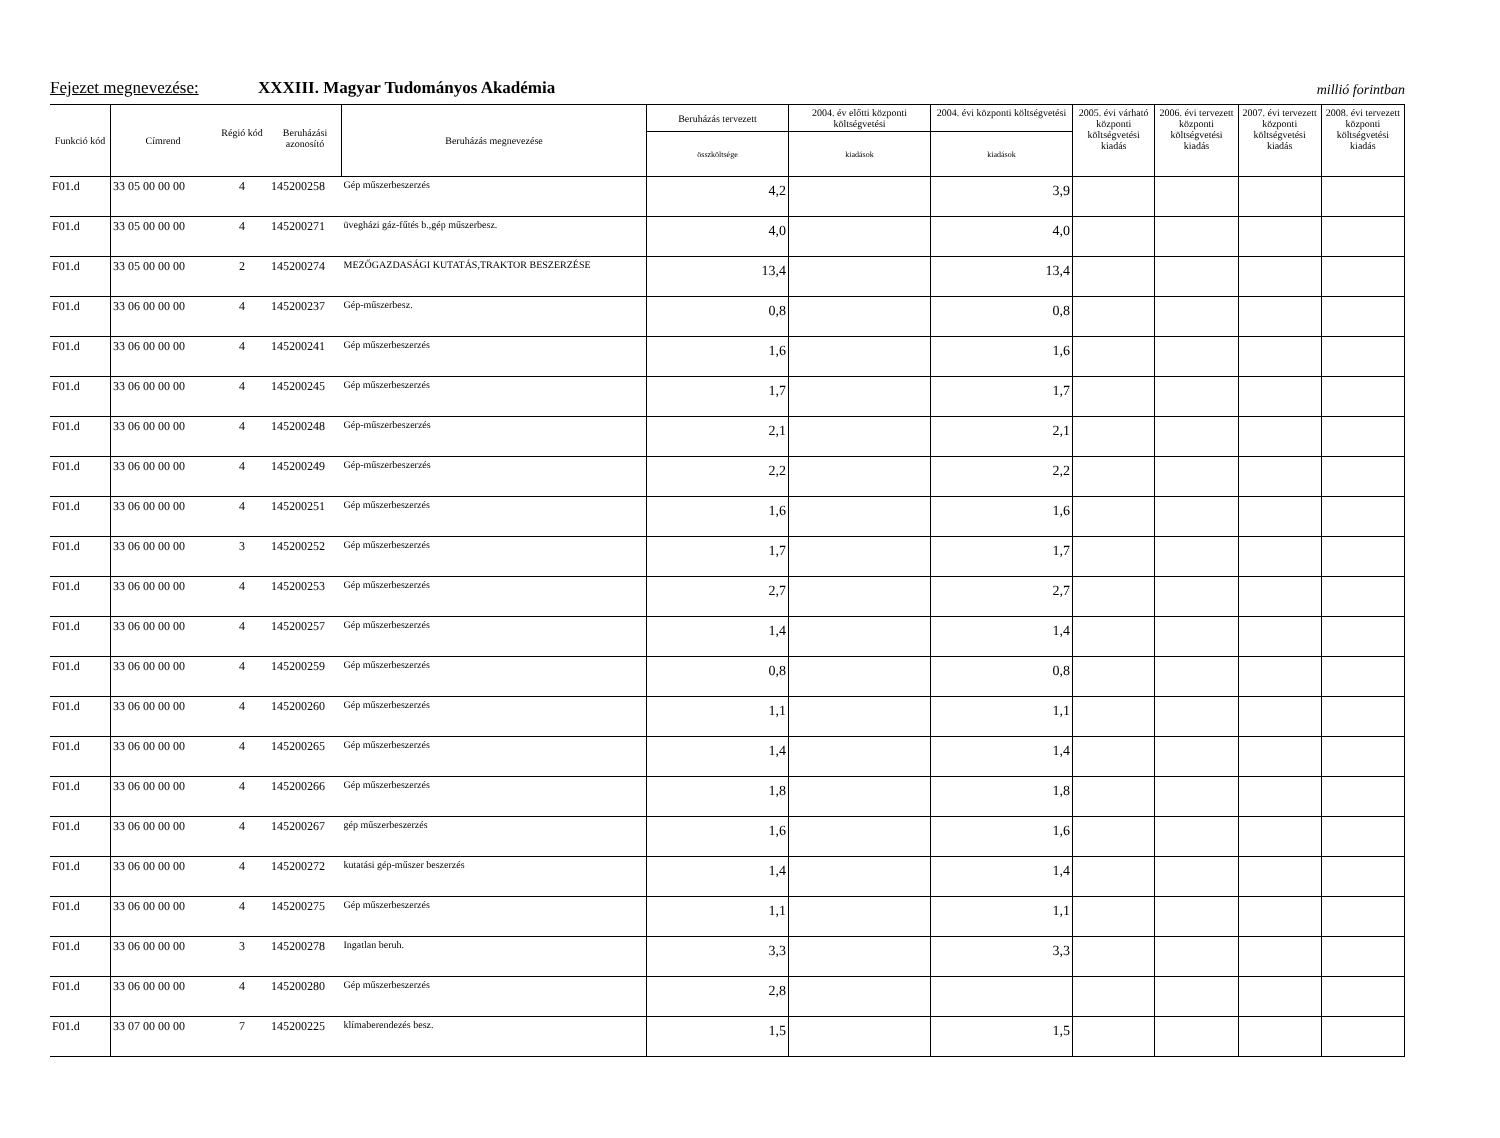Fejezet megnevezése: XXXIII. Magyar Tudományos Akadémia millió forintban
| Funkció kód | Címrend | Régió kód | Beruházási azonosító | Beruházás megnevezése | Beruházás tervezett | 2004. év előtti központi költségvetési | 2004. évi központi költségvetési | 2005. évi várható központi költségvetési kiadás | 2006. évi tervezett központi költségvetési kiadás | 2007. évi tervezett központi költségvetési kiadás | 2008. évi tervezett központi költségvetési kiadás |
| --- | --- | --- | --- | --- | --- | --- | --- | --- | --- | --- | --- |
| | | | | | összköltsége | kiadások | kiadások | | | | |
| F01.d | 33 05 00 00 00 | 4 | 145200258 | Gép műszerbeszerzés | 4,2 | | 3,9 | | | | |
| F01.d | 33 05 00 00 00 | 4 | 145200271 | üvegházi gáz-fűtés b.,gép műszerbesz. | 4,0 | | 4,0 | | | | |
| F01.d | 33 05 00 00 00 | 2 | 145200274 | MEZŐGAZDASÁGI KUTATÁS,TRAKTOR BESZERZÉSE | 13,4 | | 13,4 | | | | |
| F01.d | 33 06 00 00 00 | 4 | 145200237 | Gép-műszerbesz. | 0,8 | | 0,8 | | | | |
| F01.d | 33 06 00 00 00 | 4 | 145200241 | Gép műszerbeszerzés | 1,6 | | 1,6 | | | | |
| F01.d | 33 06 00 00 00 | 4 | 145200245 | Gép műszerbeszerzés | 1,7 | | 1,7 | | | | |
| F01.d | 33 06 00 00 00 | 4 | 145200248 | Gép-műszerbeszerzés | 2,1 | | 2,1 | | | | |
| F01.d | 33 06 00 00 00 | 4 | 145200249 | Gép-műszerbeszerzés | 2,2 | | 2,2 | | | | |
| F01.d | 33 06 00 00 00 | 4 | 145200251 | Gép műszerbeszerzés | 1,6 | | 1,6 | | | | |
| F01.d | 33 06 00 00 00 | 3 | 145200252 | Gép műszerbeszerzés | 1,7 | | 1,7 | | | | |
| F01.d | 33 06 00 00 00 | 4 | 145200253 | Gép műszerbeszerzés | 2,7 | | 2,7 | | | | |
| F01.d | 33 06 00 00 00 | 4 | 145200257 | Gép műszerbeszerzés | 1,4 | | 1,4 | | | | |
| F01.d | 33 06 00 00 00 | 4 | 145200259 | Gép műszerbeszerzés | 0,8 | | 0,8 | | | | |
| F01.d | 33 06 00 00 00 | 4 | 145200260 | Gép műszerbeszerzés | 1,1 | | 1,1 | | | | |
| F01.d | 33 06 00 00 00 | 4 | 145200265 | Gép műszerbeszerzés | 1,4 | | 1,4 | | | | |
| F01.d | 33 06 00 00 00 | 4 | 145200266 | Gép műszerbeszerzés | 1,8 | | 1,8 | | | | |
| F01.d | 33 06 00 00 00 | 4 | 145200267 | gép műszerbeszerzés | 1,6 | | 1,6 | | | | |
| F01.d | 33 06 00 00 00 | 4 | 145200272 | kutatási gép-műszer beszerzés | 1,4 | | 1,4 | | | | |
| F01.d | 33 06 00 00 00 | 4 | 145200275 | Gép műszerbeszerzés | 1,1 | | 1,1 | | | | |
| F01.d | 33 06 00 00 00 | 3 | 145200278 | Ingatlan beruh. | 3,3 | | 3,3 | | | | |
| F01.d | 33 06 00 00 00 | 4 | 145200280 | Gép műszerbeszerzés | 2,8 | | | | | | |
| F01.d | 33 07 00 00 00 | 7 | 145200225 | klímaberendezés besz. | 1,5 | | 1,5 | | | | |